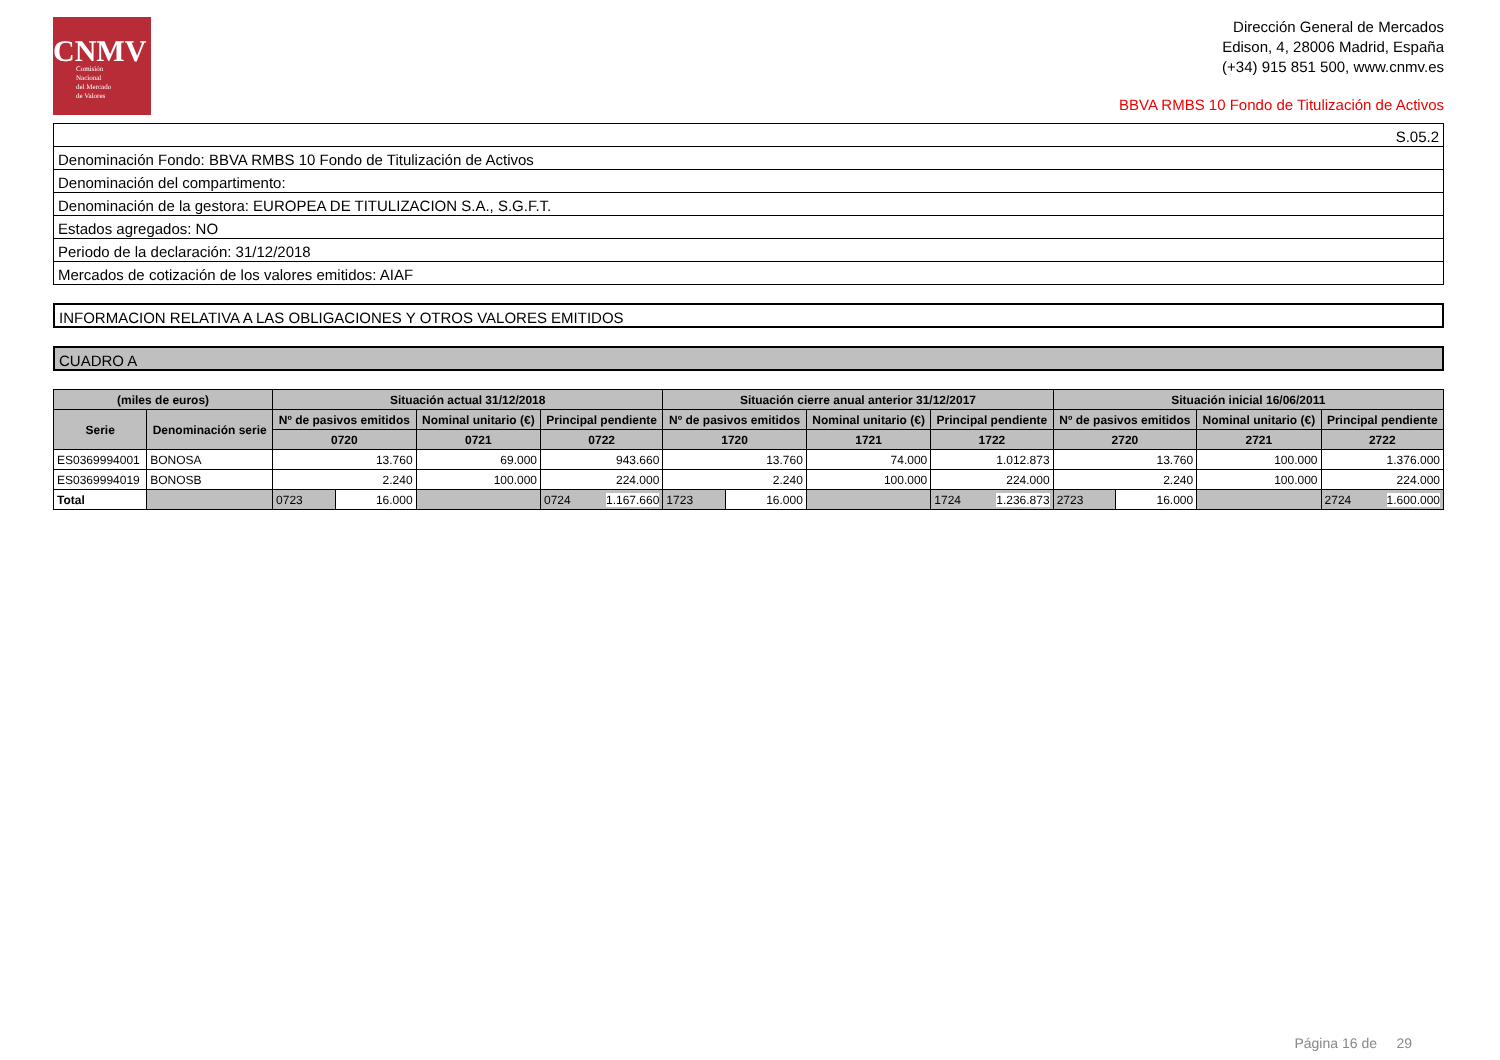CNMV
Comisión
Nacional
del Mercado
de Valores
Dirección General de Mercados
Edison, 4, 28006 Madrid, España
(+34) 915 851 500, www.cnmv.es
BBVA RMBS 10 Fondo de Titulización de Activos
| S.05.2 |
| Denominación Fondo: BBVA RMBS 10 Fondo de Titulización de Activos |
| Denominación del compartimento: |
| Denominación de la gestora: EUROPEA DE TITULIZACION S.A., S.G.F.T. |
| Estados agregados: NO |
| Periodo de la declaración: 31/12/2018 |
| Mercados de cotización de los valores emitidos: AIAF |
INFORMACION RELATIVA A LAS OBLIGACIONES Y OTROS VALORES EMITIDOS
CUADRO A
| (miles de euros) | | Situación actual 31/12/2018 | | | | Situación cierre anual anterior 31/12/2017 | | | | Situación inicial 16/06/2011 | | | |
| --- | --- | --- | --- | --- | --- | --- | --- | --- | --- | --- | --- | --- | --- |
| Serie | Denominación serie | Nº de pasivos emitidos | | Nominal unitario (€) | Principal pendiente | Nº de pasivos emitidos | | Nominal unitario (€) | Principal pendiente | Nº de pasivos emitidos | | Nominal unitario (€) | Principal pendiente |
| | | 0720 | | 0721 | 0722 | 1720 | | 1721 | 1722 | 2720 | | 2721 | 2722 |
| ES0369994001 | BONOSA | 13.760 | | 69.000 | 943.660 | 13.760 | | 74.000 | 1.012.873 | 13.760 | | 100.000 | 1.376.000 |
| ES0369994019 | BONOSB | 2.240 | | 100.000 | 224.000 | 2.240 | | 100.000 | 224.000 | 2.240 | | 100.000 | 224.000 |
| Total | | 0723 | 16.000 | | 0724 1.167.660 | 1723 | 16.000 | | 1724 1.236.873 | 2723 | 16.000 | | 2724 1.600.000 |
Página 16 de 29